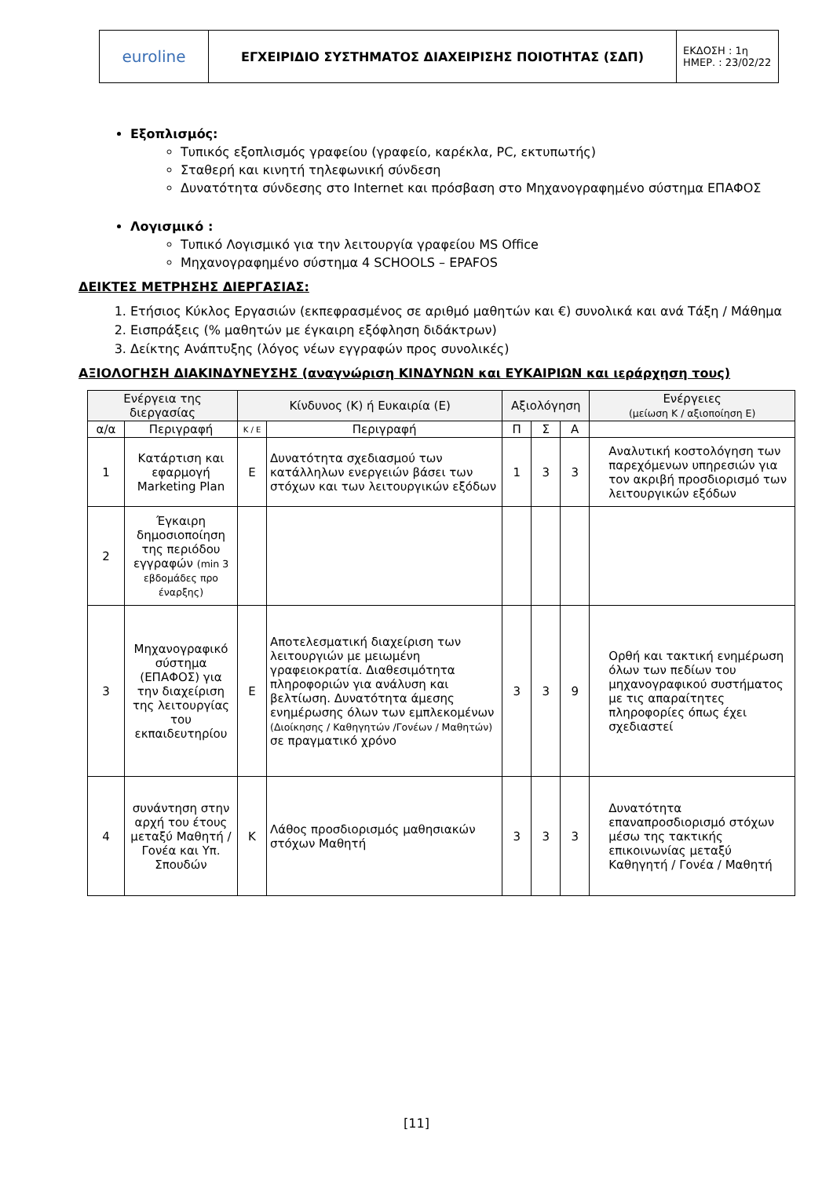| euroline | ΕΓΧΕΙΡΙΔΙΟ ΣΥΣΤΗΜΑΤΟΣ ΔΙΑΧΕΙΡΙΣΗΣ ΠΟΙΟΤΗΤΑΣ (ΣΔΠ) | ΕΚΔΟΣΗ : 1η ΗΜΕΡ. : 23/02/22 |
Εξοπλισμός:
Τυπικός εξοπλισμός γραφείου (γραφείο, καρέκλα, PC, εκτυπωτής)
Σταθερή και κινητή τηλεφωνική σύνδεση
Δυνατότητα σύνδεσης στο Internet και πρόσβαση στο Μηχανογραφημένο σύστημα ΕΠΑΦΟΣ
Λογισμικό :
Τυπικό Λογισμικό για την λειτουργία γραφείου MS Office
Μηχανογραφημένο σύστημα 4 SCHOOLS – EPAFOS
ΔΕΙΚΤΕΣ ΜΕΤΡΗΣΗΣ ΔΙΕΡΓΑΣΙΑΣ:
1. Ετήσιος Κύκλος Εργασιών (εκπεφρασμένος σε αριθμό μαθητών και €) συνολικά και ανά Τάξη / Μάθημα
2. Εισπράξεις (% μαθητών με έγκαιρη εξόφληση διδάκτρων)
3. Δείκτης Ανάπτυξης (λόγος νέων εγγραφών προς συνολικές)
ΑΞΙΟΛΟΓΗΣΗ ΔΙΑΚΙΝΔΥΝΕΥΣΗΣ (αναγνώριση ΚΙΝΔΥΝΩΝ και ΕΥΚΑΙΡΙΩΝ και ιεράρχηση τους)
| Ενέργεια της διεργασίας | | Κίνδυνος (Κ) ή Ευκαιρία (Ε) | | Αξιολόγηση | | | Ενέργειες (μείωση Κ / αξιοποίηση Ε) |
| --- | --- | --- | --- | --- | --- | --- | --- |
| α/α | Περιγραφή | Κ / Ε | Περιγραφή | Π | Σ | Α | |
| 1 | Κατάρτιση και εφαρμογή Marketing Plan | Ε | Δυνατότητα σχεδιασμού των κατάλληλων ενεργειών βάσει των στόχων και των λειτουργικών εξόδων | 1 | 3 | 3 | Αναλυτική κοστολόγηση των παρεχόμενων υπηρεσιών για τον ακριβή προσδιορισμό των λειτουργικών εξόδων |
| 2 | Έγκαιρη δημοσιοποίηση της περιόδου εγγραφών (min 3 εβδομάδες προ έναρξης) | | | | | | |
| 3 | Μηχανογραφικό σύστημα (ΕΠΑΦΟΣ) για την διαχείριση της λειτουργίας του εκπαιδευτηρίου | Ε | Αποτελεσματική διαχείριση των λειτουργιών με μειωμένη γραφειοκρατία. Διαθεσιμότητα πληροφοριών για ανάλυση και βελτίωση. Δυνατότητα άμεσης ενημέρωσης όλων των εμπλεκομένων (Διοίκησης / Καθηγητών /Γονέων / Μαθητών) σε πραγματικό χρόνο | 3 | 3 | 9 | Ορθή και τακτική ενημέρωση όλων των πεδίων του μηχανογραφικού συστήματος με τις απαραίτητες πληροφορίες όπως έχει σχεδιαστεί |
| 4 | συνάντηση στην αρχή του έτους μεταξύ Μαθητή / Γονέα και Υπ. Σπουδών | Κ | Λάθος προσδιορισμός μαθησιακών στόχων Μαθητή | 3 | 3 | 3 | Δυνατότητα επαναπροσδιορισμό στόχων μέσω της τακτικής επικοινωνίας μεταξύ Καθηγητή / Γονέα / Μαθητή |
[11]